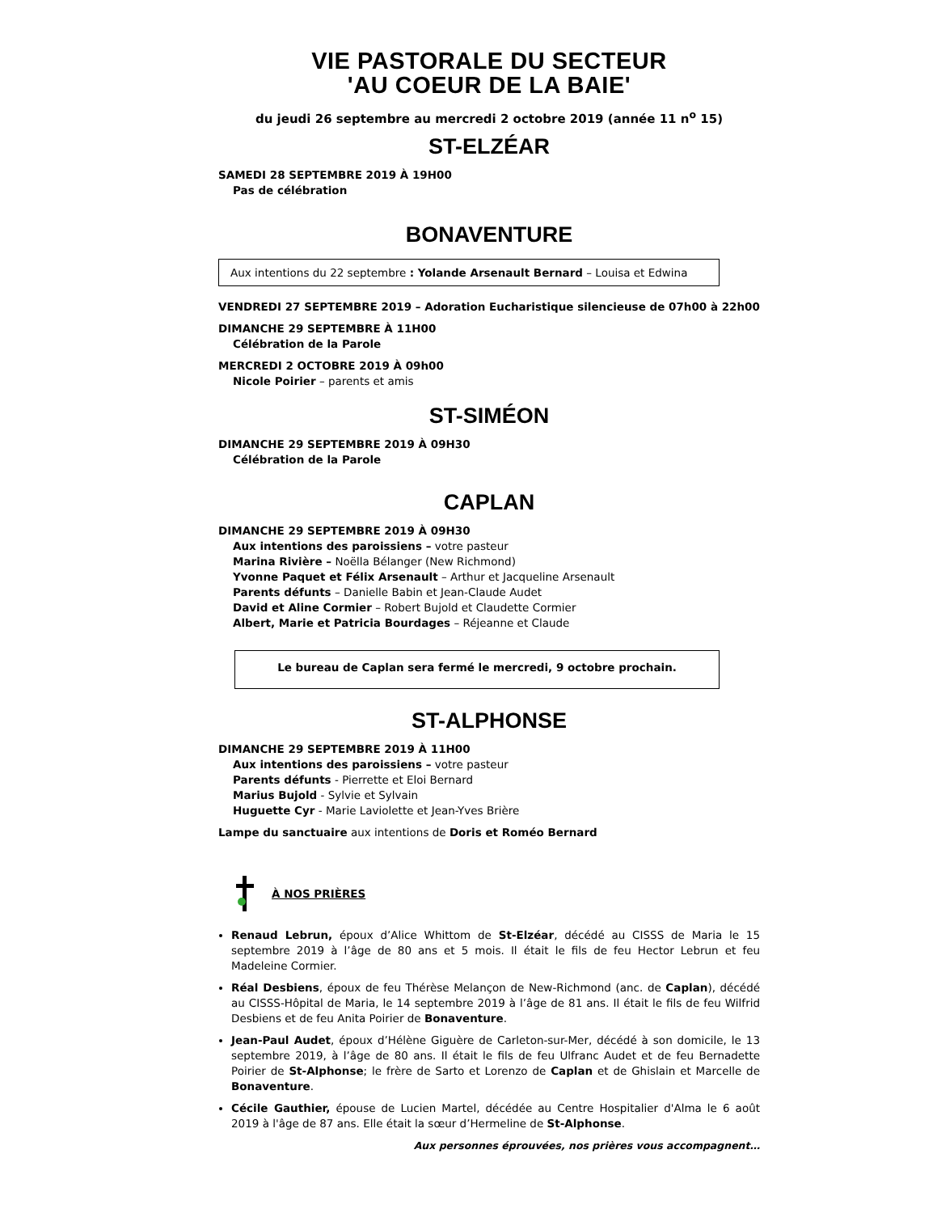VIE PASTORALE DU SECTEUR
'AU COEUR DE LA BAIE'
du jeudi 26 septembre au mercredi 2 octobre 2019 (année 11 n<sup>o</sup> 15)
ST-ELZÉAR
SAMEDI 28 SEPTEMBRE 2019 À 19H00
Pas de célébration
BONAVENTURE
Aux intentions du 22 septembre : Yolande Arsenault Bernard – Louisa et Edwina
VENDREDI 27 SEPTEMBRE 2019 – Adoration Eucharistique silencieuse de 07h00 à 22h00
DIMANCHE 29 SEPTEMBRE À 11H00
Célébration de la Parole
MERCREDI 2 OCTOBRE 2019 À 09h00
Nicole Poirier – parents et amis
ST-SIMÉON
DIMANCHE 29 SEPTEMBRE 2019 À 09H30
Célébration de la Parole
CAPLAN
DIMANCHE 29 SEPTEMBRE 2019 À 09H30
Aux intentions des paroissiens – votre pasteur
Marina Rivière – Noëlla Bélanger (New Richmond)
Yvonne Paquet et Félix Arsenault – Arthur et Jacqueline Arsenault
Parents défunts – Danielle Babin et Jean-Claude Audet
David et Aline Cormier – Robert Bujold et Claudette Cormier
Albert, Marie et Patricia Bourdages – Réjeanne et Claude
Le bureau de Caplan sera fermé le mercredi, 9 octobre prochain.
ST-ALPHONSE
DIMANCHE 29 SEPTEMBRE 2019 À 11H00
Aux intentions des paroissiens – votre pasteur
Parents défunts - Pierrette et Eloi Bernard
Marius Bujold - Sylvie et Sylvain
Huguette Cyr - Marie Laviolette et Jean-Yves Brière
Lampe du sanctuaire aux intentions de Doris et Roméo Bernard
À NOS PRIÈRES
Renaud Lebrun, époux d’Alice Whittom de St-Elzéar, décédé au CISSS de Maria le 15 septembre 2019 à l’âge de 80 ans et 5 mois. Il était le fils de feu Hector Lebrun et feu Madeleine Cormier.
Réal Desbiens, époux de feu Thérèse Melançon de New-Richmond (anc. de Caplan), décédé au CISSS-Hôpital de Maria, le 14 septembre 2019 à l’âge de 81 ans. Il était le fils de feu Wilfrid Desbiens et de feu Anita Poirier de Bonaventure.
Jean-Paul Audet, époux d’Hélène Giguère de Carleton-sur-Mer, décédé à son domicile, le 13 septembre 2019, à l’âge de 80 ans. Il était le fils de feu Ulfranc Audet et de feu Bernadette Poirier de St-Alphonse; le frère de Sarto et Lorenzo de Caplan et de Ghislain et Marcelle de Bonaventure.
Cécile Gauthier, épouse de Lucien Martel, décédée au Centre Hospitalier d'Alma le 6 août 2019 à l'âge de 87 ans. Elle était la sœur d’Hermeline de St-Alphonse.
Aux personnes éprouvées, nos prières vous accompagnent…